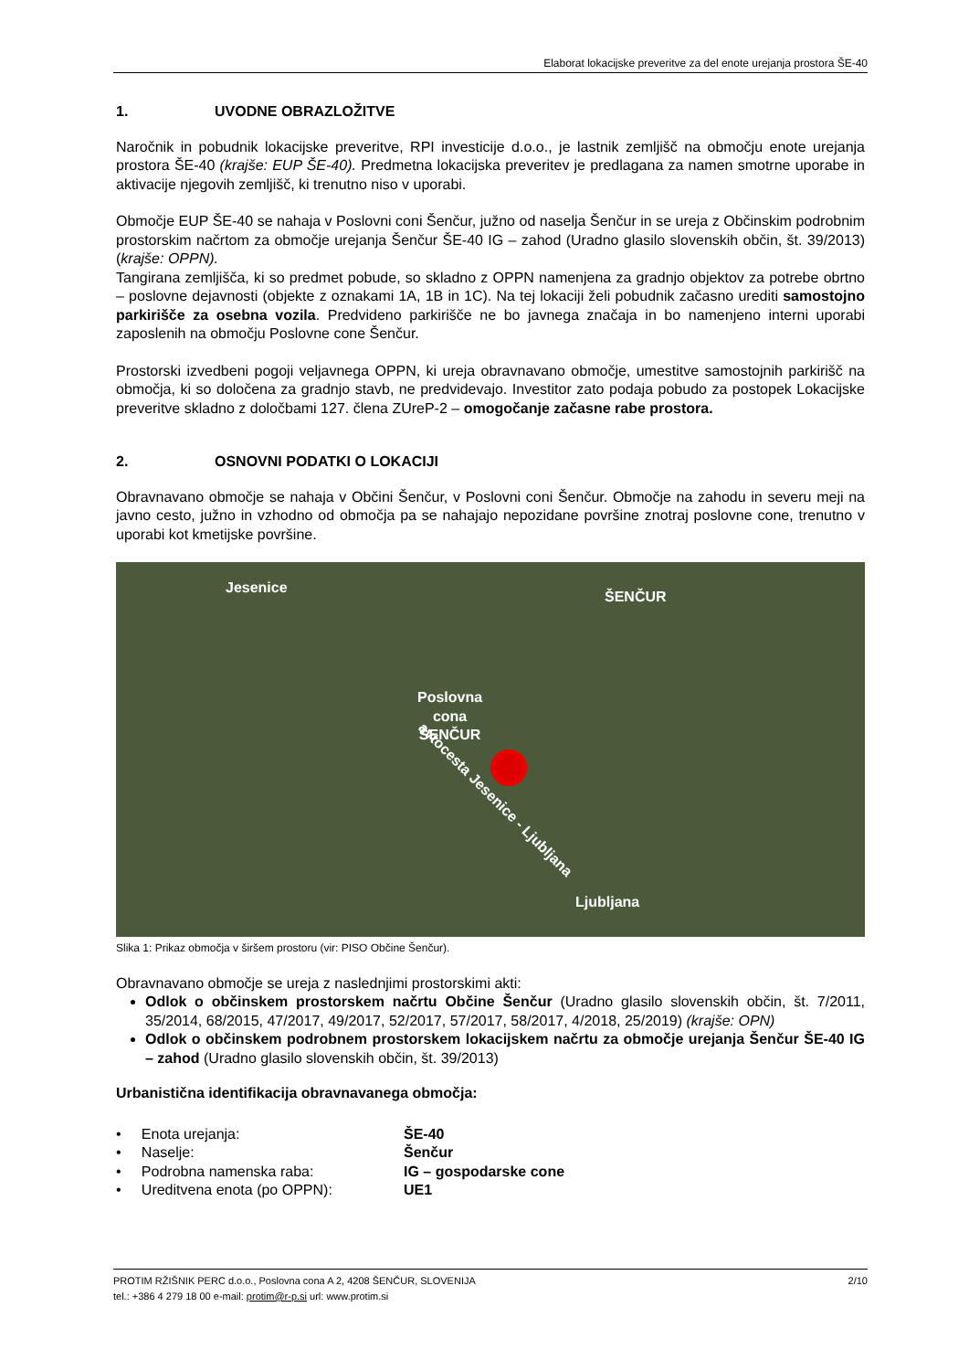Elaborat lokacijske preveritve za del enote urejanja prostora ŠE-40
1. UVODNE OBRAZLOŽITVE
Naročnik in pobudnik lokacijske preveritve, RPI investicije d.o.o., je lastnik zemljišč na območju enote urejanja prostora ŠE-40 (krajše: EUP ŠE-40). Predmetna lokacijska preveritev je predlagana za namen smotrne uporabe in aktivacije njegovih zemljišč, ki trenutno niso v uporabi.
Območje EUP ŠE-40 se nahaja v Poslovni coni Šenčur, južno od naselja Šenčur in se ureja z Občinskim podrobnim prostorskim načrtom za območje urejanja Šenčur ŠE-40 IG – zahod (Uradno glasilo slovenskih občin, št. 39/2013) (krajše: OPPN).
Tangirana zemljišča, ki so predmet pobude, so skladno z OPPN namenjena za gradnjo objektov za potrebe obrtno – poslovne dejavnosti (objekte z oznakami 1A, 1B in 1C). Na tej lokaciji želi pobudnik začasno urediti samostojno parkirišče za osebna vozila. Predvideno parkirišče ne bo javnega značaja in bo namenjeno interni uporabi zaposlenih na območju Poslovne cone Šenčur.
Prostorski izvedbeni pogoji veljavnega OPPN, ki ureja obravnavano območje, umestitve samostojnih parkirišč na območja, ki so določena za gradnjo stavb, ne predvidevajo. Investitor zato podaja pobudo za postopek Lokacijske preveritve skladno z določbami 127. člena ZUreP-2 – omogočanje začasne rabe prostora.
2. OSNOVNI PODATKI O LOKACIJI
Obravnavano območje se nahaja v Občini Šenčur, v Poslovni coni Šenčur. Območje na zahodu in severu meji na javno cesto, južno in vzhodno od območja pa se nahajajo nepozidane površine znotraj poslovne cone, trenutno v uporabi kot kmetijske površine.
Jesenice
ŠENČUR
Poslovna
cona
ŠENČUR
avtocesta Jesenice - Ljubljana
Ljubljana
Slika 1: Prikaz območja v širšem prostoru (vir: PISO Občine Šenčur).
Obravnavano območje se ureja z naslednjimi prostorskimi akti:
Odlok o občinskem prostorskem načrtu Občine Šenčur (Uradno glasilo slovenskih občin, št. 7/2011, 35/2014, 68/2015, 47/2017, 49/2017, 52/2017, 57/2017, 58/2017, 4/2018, 25/2019) (krajše: OPN)
Odlok o občinskem podrobnem prostorskem lokacijskem načrtu za območje urejanja Šenčur ŠE-40 IG – zahod (Uradno glasilo slovenskih občin, št. 39/2013)
Urbanistična identifikacija obravnavanega območja:
| • Enota urejanja: | ŠE-40 |
| • Naselje: | Šenčur |
| • Podrobna namenska raba: | IG – gospodarske cone |
| • Ureditvena enota (po OPPN): | UE1 |
2/10 PROTIM RŽIŠNIK PERC d.o.o., Poslovna cona A 2, 4208 ŠENČUR, SLOVENIJA
tel.: +386 4 279 18 00 e-mail: protim@r-p.si url: www.protim.si